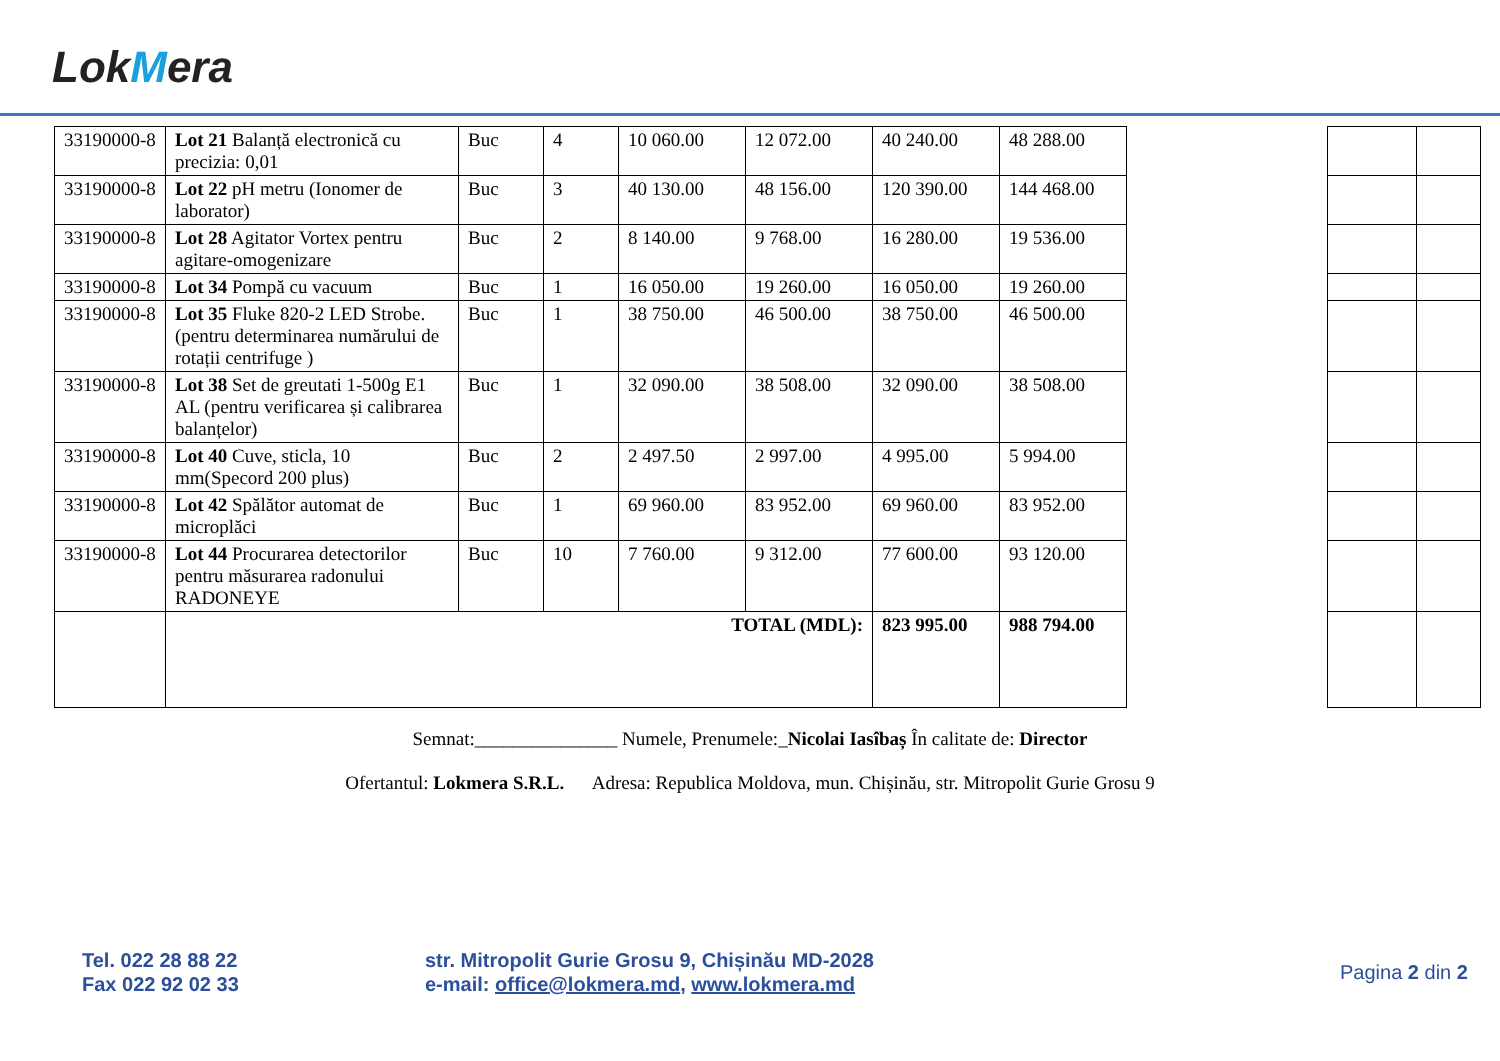LokMera
| 33190000-8 | Lot 21 Balanță electronică cu precizia: 0,01 | Buc | 4 | 10 060.00 | 12 072.00 | 40 240.00 | 48 288.00 | | | |
| 33190000-8 | Lot 22 pH metru (Ionomer de laborator) | Buc | 3 | 40 130.00 | 48 156.00 | 120 390.00 | 144 468.00 | | | |
| 33190000-8 | Lot 28 Agitator Vortex pentru agitare-omogenizare | Buc | 2 | 8 140.00 | 9 768.00 | 16 280.00 | 19 536.00 | | | |
| 33190000-8 | Lot 34 Pompă cu vacuum | Buc | 1 | 16 050.00 | 19 260.00 | 16 050.00 | 19 260.00 | | | |
| 33190000-8 | Lot 35 Fluke 820-2 LED Strobe. (pentru determinarea numărului de rotații centrifuge ) | Buc | 1 | 38 750.00 | 46 500.00 | 38 750.00 | 46 500.00 | | | |
| 33190000-8 | Lot 38 Set de greutati 1-500g E1 AL (pentru verificarea și calibrarea balanțelor) | Buc | 1 | 32 090.00 | 38 508.00 | 32 090.00 | 38 508.00 | | | |
| 33190000-8 | Lot 40 Cuve, sticla, 10 mm(Specord 200 plus) | Buc | 2 | 2 497.50 | 2 997.00 | 4 995.00 | 5 994.00 | | | |
| 33190000-8 | Lot 42 Spălător automat de microplăci | Buc | 1 | 69 960.00 | 83 952.00 | 69 960.00 | 83 952.00 | | | |
| 33190000-8 | Lot 44 Procurarea detectorilor pentru măsurarea radonului RADONEYE | Buc | 10 | 7 760.00 | 9 312.00 | 77 600.00 | 93 120.00 | | | |
| | TOTAL (MDL): | | | | | 823 995.00 | 988 794.00 | | | |
Semnat:_______________ Numele, Prenumele:_Nicolai Iasîbaș În calitate de: Director
Ofertantul: Lokmera S.R.L. Adresa: Republica Moldova, mun. Chișinău, str. Mitropolit Gurie Grosu 9
Tel. 022 28 88 22
Fax 022 92 02 33
str. Mitropolit Gurie Grosu 9, Chișinău MD-2028
e-mail: office@lokmera.md, www.lokmera.md
Pagina 2 din 2